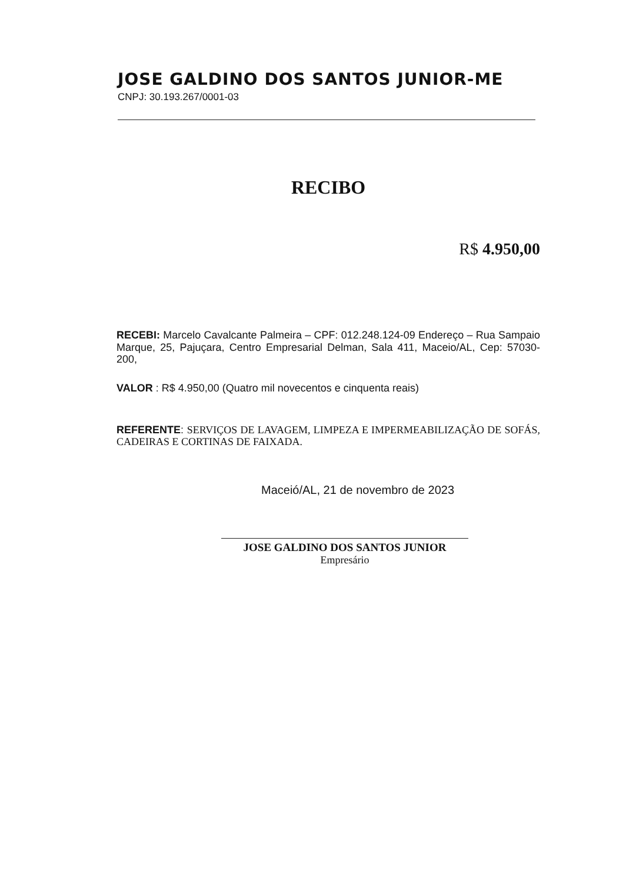JOSE GALDINO DOS SANTOS JUNIOR-ME
CNPJ: 30.193.267/0001-03
RECIBO
R$ 4.950,00
RECEBI: Marcelo Cavalcante Palmeira – CPF: 012.248.124-09 Endereço – Rua Sampaio Marque, 25, Pajuçara, Centro Empresarial Delman, Sala 411, Maceio/AL, Cep: 57030-200,
VALOR : R$ 4.950,00 (Quatro mil novecentos e cinquenta reais)
REFERENTE: SERVIÇOS DE LAVAGEM, LIMPEZA E IMPERMEABILIZAÇÃO DE SOFÁS, CADEIRAS E CORTINAS DE FAIXADA.
Maceió/AL, 21 de novembro de 2023
JOSE GALDINO DOS SANTOS JUNIOR
Empresário